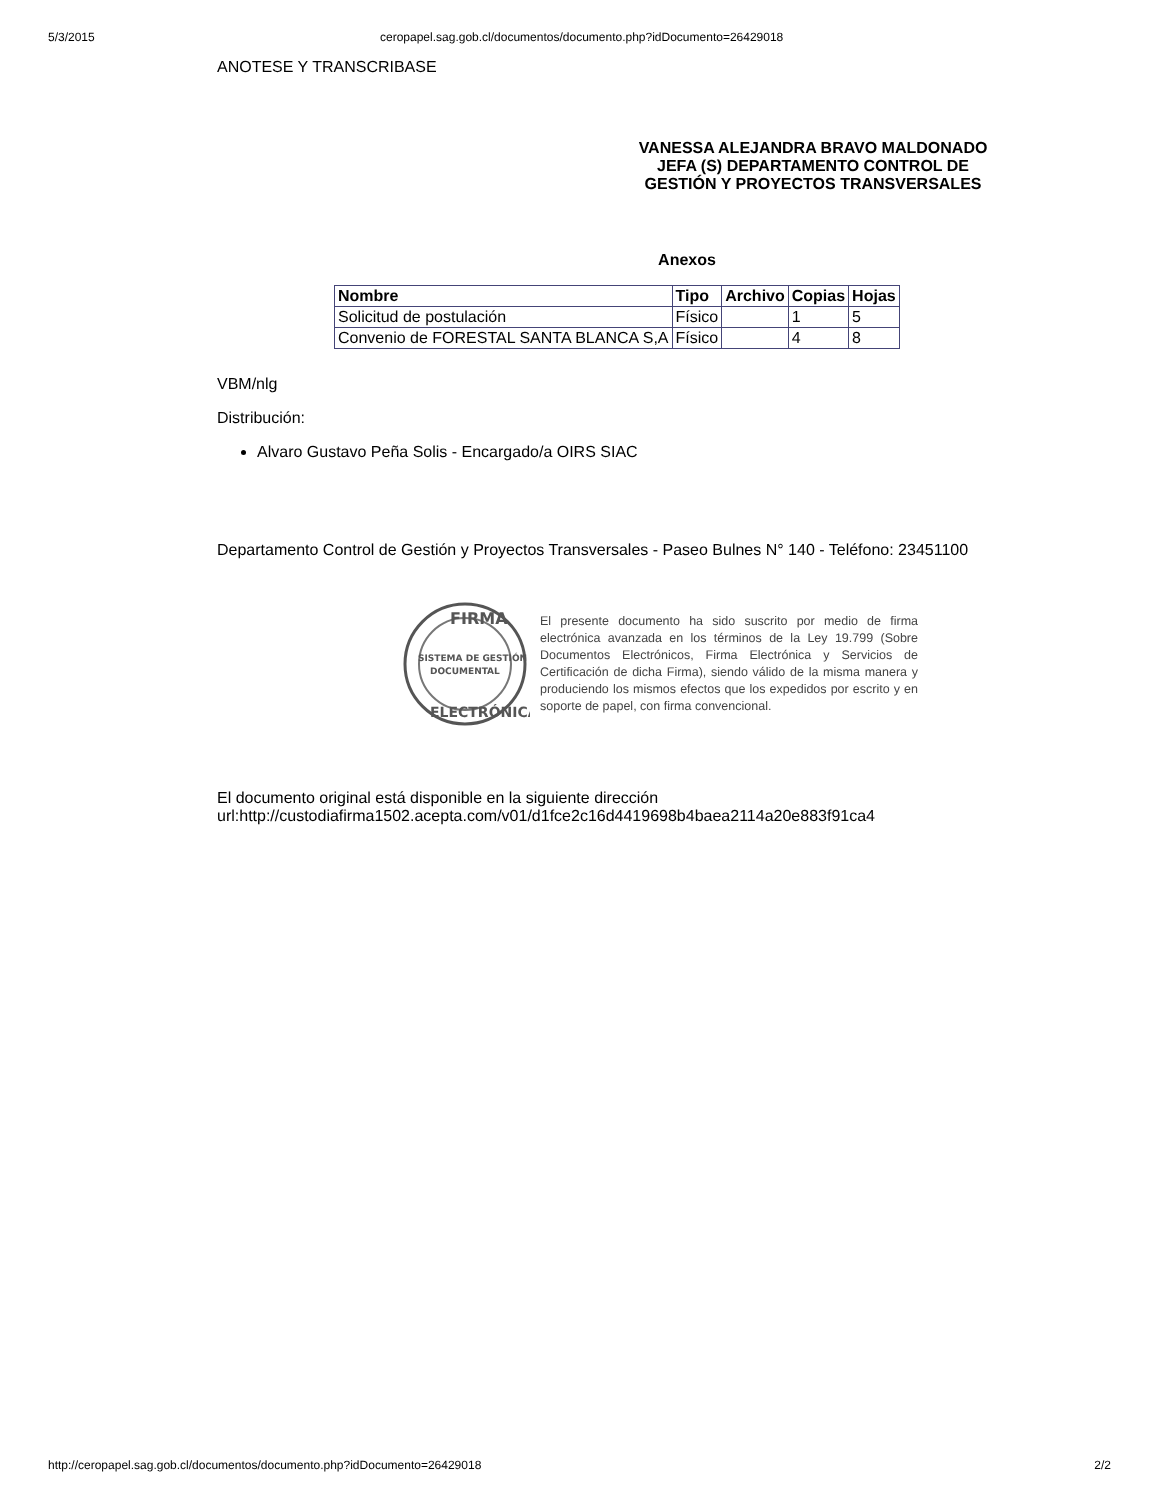5/3/2015 ceropapel.sag.gob.cl/documentos/documento.php?idDocumento=26429018
ANOTESE Y TRANSCRIBASE
VANESSA ALEJANDRA BRAVO MALDONADO
JEFA (S) DEPARTAMENTO CONTROL DE
GESTIÓN Y PROYECTOS TRANSVERSALES
Anexos
| Nombre | Tipo | Archivo | Copias | Hojas |
| --- | --- | --- | --- | --- |
| Solicitud de postulación | Físico | | 1 | 5 |
| Convenio de FORESTAL SANTA BLANCA S,A | Físico | | 4 | 8 |
VBM/nlg
Distribución:
Alvaro Gustavo Peña Solis - Encargado/a OIRS SIAC
Departamento Control de Gestión y Proyectos Transversales - Paseo Bulnes N° 140 - Teléfono: 23451100
FIRMA
SISTEMA DE GESTIÓN
DOCUMENTAL
ELECTRÓNICA
El presente documento ha sido suscrito por medio de firma electrónica avanzada en los términos de la Ley 19.799 (Sobre Documentos Electrónicos, Firma Electrónica y Servicios de Certificación de dicha Firma), siendo válido de la misma manera y produciendo los mismos efectos que los expedidos por escrito y en soporte de papel, con firma convencional.
El documento original está disponible en la siguiente dirección
url:http://custodiafirma1502.acepta.com/v01/d1fce2c16d4419698b4baea2114a20e883f91ca4
http://ceropapel.sag.gob.cl/documentos/documento.php?idDocumento=26429018 2/2